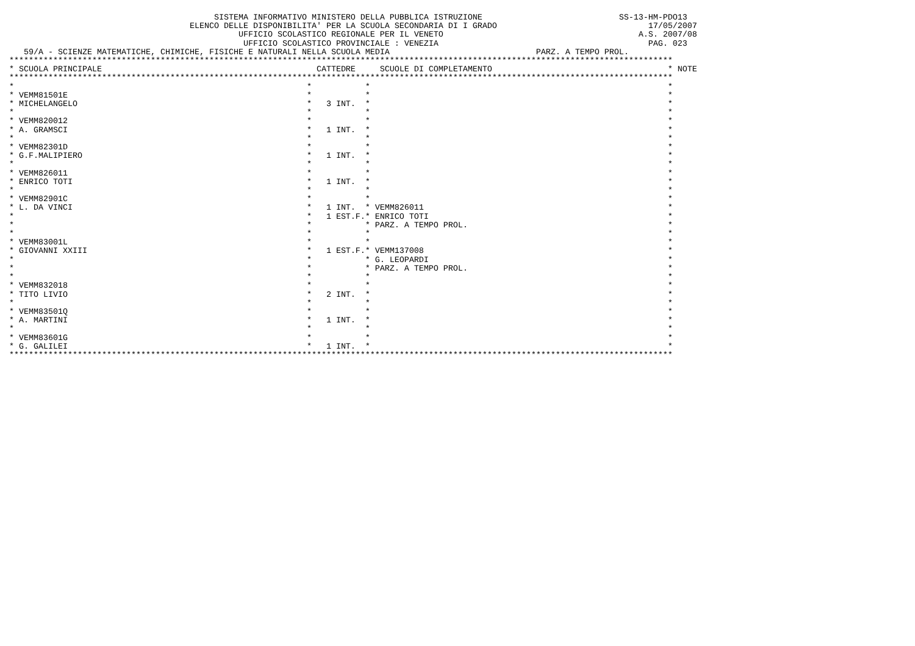SISTEMA INFORMATIVO MINISTERO DELLA PUBBLICA ISTRUZIONE                            SS-13-HM-PDO13
                                     ELENCO DELLE DISPONIBILITA' PER LA SCUOLA SECONDARIA DI I GRADO                               17/05/2007
                                               UFFICIO SCOLASTICO REGIONALE PER IL VENETO                                        A.S. 2007/08
                                                UFFICIO SCOLASTICO PROVINCIALE : VENEZIA                                           PAG. 023
   59/A - SCIENZE MATEMATICHE, CHIMICHE, FISICHE E NATURALI NELLA SCUOLA MEDIA                              PARZ. A TEMPO PROL.
****************************************************************************************************************************************
* SCUOLA PRINCIPALE                                            CATTEDRE     SCUOLE DI COMPLETAMENTO                                    * NOTE
****************************************************************************************************************************************
*                                                            *           *                                                             *
* VEMM81501E                                                 *           *                                                             *
* MICHELANGELO                                               *   3 INT.  *                                                             *
*                                                            *           *                                                             *
* VEMM820012                                                 *           *                                                             *
* A. GRAMSCI                                                 *   1 INT.  *                                                             *
*                                                            *           *                                                             *
* VEMM82301D                                                 *           *                                                             *
* G.F.MALIPIERO                                              *   1 INT.  *                                                             *
*                                                            *           *                                                             *
* VEMM826011                                                 *           *                                                             *
* ENRICO TOTI                                                *   1 INT.  *                                                             *
*                                                            *           *                                                             *
* VEMM82901C                                                 *           *                                                             *
* L. DA VINCI                                                *   1 INT.  * VEMM826011                                                  *
*                                                            *   1 EST.F.* ENRICO TOTI                                                 *
*                                                            *           * PARZ. A TEMPO PROL.                                         *
*                                                            *           *                                                             *
* VEMM83001L                                                 *           *                                                             *
* GIOVANNI XXIII                                             *   1 EST.F.* VEMM137008                                                  *
*                                                            *           * G. LEOPARDI                                                 *
*                                                            *           * PARZ. A TEMPO PROL.                                         *
*                                                            *           *                                                             *
* VEMM832018                                                 *           *                                                             *
* TITO LIVIO                                                 *   2 INT.  *                                                             *
*                                                            *           *                                                             *
* VEMM83501Q                                                 *           *                                                             *
* A. MARTINI                                                 *   1 INT.  *                                                             *
*                                                            *           *                                                             *
* VEMM83601G                                                 *           *                                                             *
* G. GALILEI                                                 *   1 INT.  *                                                             *
****************************************************************************************************************************************